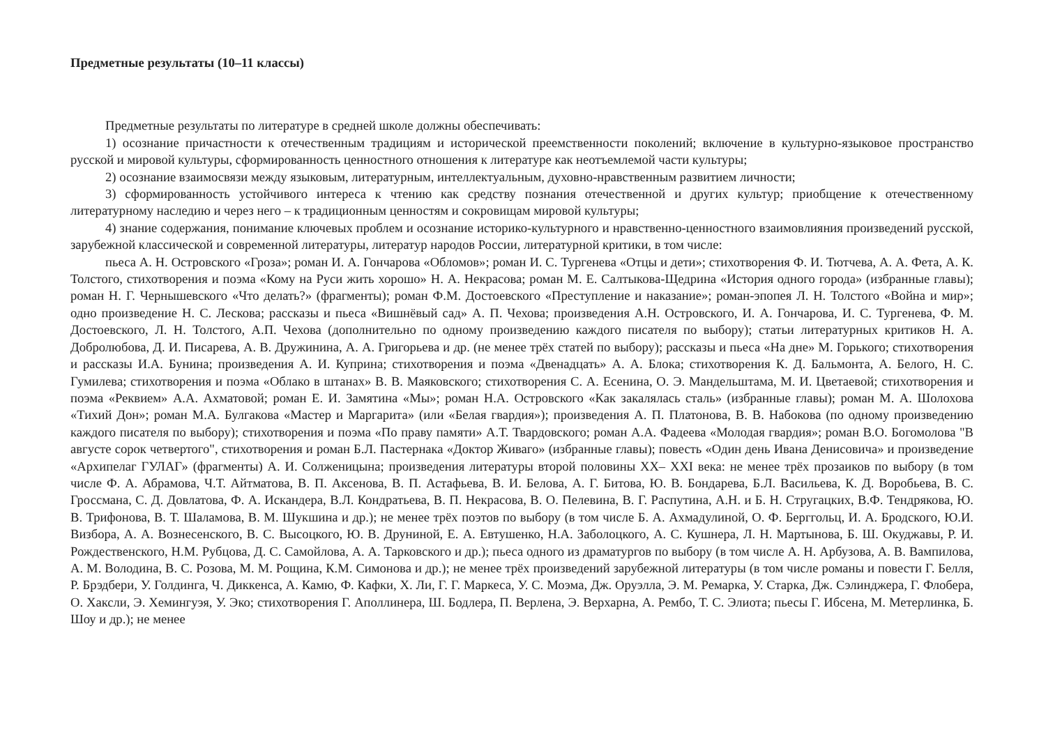Предметные результаты (10–11 классы)
Предметные результаты по литературе в средней школе должны обеспечивать:
1) осознание причастности к отечественным традициям и исторической преемственности поколений; включение в культурно-языковое пространство русской и мировой культуры, сформированность ценностного отношения к литературе как неотъемлемой части культуры;
2) осознание взаимосвязи между языковым, литературным, интеллектуальным, духовно-нравственным развитием личности;
3) сформированность устойчивого интереса к чтению как средству познания отечественной и других культур; приобщение к отечественному литературному наследию и через него – к традиционным ценностям и сокровищам мировой культуры;
4) знание содержания, понимание ключевых проблем и осознание историко-культурного и нравственно-ценностного взаимовлияния произведений русской, зарубежной классической и современной литературы, литератур народов России, литературной критики, в том числе:
пьеса А. Н. Островского «Гроза»; роман И. А. Гончарова «Обломов»; роман И. С. Тургенева «Отцы и дети»; стихотворения Ф. И. Тютчева, А. А. Фета, А. К. Толстого, стихотворения и поэма «Кому на Руси жить хорошо» Н. А. Некрасова; роман М. Е. Салтыкова-Щедрина «История одного города» (избранные главы); роман Н. Г. Чернышевского «Что делать?» (фрагменты); роман Ф.М. Достоевского «Преступление и наказание»; роман-эпопея Л. Н. Толстого «Война и мир»; одно произведение Н. С. Лескова; рассказы и пьеса «Вишнёвый сад» А. П. Чехова; произведения А.Н. Островского, И. А. Гончарова, И. С. Тургенева, Ф. М. Достоевского, Л. Н. Толстого, А.П. Чехова (дополнительно по одному произведению каждого писателя по выбору); статьи литературных критиков Н. А. Добролюбова, Д. И. Писарева, А. В. Дружинина, А. А. Григорьева и др. (не менее трёх статей по выбору); рассказы и пьеса «На дне» М. Горького; стихотворения и рассказы И.А. Бунина; произведения А. И. Куприна; стихотворения и поэма «Двенадцать» А. А. Блока; стихотворения К. Д. Бальмонта, А. Белого, Н. С. Гумилева; стихотворения и поэма «Облако в штанах» В. В. Маяковского; стихотворения С. А. Есенина, О. Э. Мандельштама, М. И. Цветаевой; стихотворения и поэма «Реквием» А.А. Ахматовой; роман Е. И. Замятина «Мы»; роман Н.А. Островского «Как закалялась сталь» (избранные главы); роман М. А. Шолохова «Тихий Дон»; роман М.А. Булгакова «Мастер и Маргарита» (или «Белая гвардия»); произведения А. П. Платонова, В. В. Набокова (по одному произведению каждого писателя по выбору); стихотворения и поэма «По праву памяти» А.Т. Твардовского; роман А.А. Фадеева «Молодая гвардия»; роман В.О. Богомолова "В августе сорок четвертого", стихотворения и роман Б.Л. Пастернака «Доктор Живаго» (избранные главы); повесть «Один день Ивана Денисовича» и произведение «Архипелаг ГУЛАГ» (фрагменты) А. И. Солженицына; произведения литературы второй половины XX– XXI века: не менее трёх прозаиков по выбору (в том числе Ф. А. Абрамова, Ч.Т. Айтматова, В. П. Аксенова, В. П. Астафьева, В. И. Белова, А. Г. Битова, Ю. В. Бондарева, Б.Л. Васильева, К. Д. Воробьева, В. С. Гроссмана, С. Д. Довлатова, Ф. А. Искандера, В.Л. Кондратьева, В. П. Некрасова, В. О. Пелевина, В. Г. Распутина, А.Н. и Б. Н. Стругацких, В.Ф. Тендрякова, Ю. В. Трифонова, В. Т. Шаламова, В. М. Шукшина и др.); не менее трёх поэтов по выбору (в том числе Б. А. Ахмадулиной, О. Ф. Берггольц, И. А. Бродского, Ю.И. Визбора, А. А. Вознесенского, В. С. Высоцкого, Ю. В. Друниной, Е. А. Евтушенко, Н.А. Заболоцкого, А. С. Кушнера, Л. Н. Мартынова, Б. Ш. Окуджавы, Р. И. Рождественского, Н.М. Рубцова, Д. С. Самойлова, А. А. Тарковского и др.); пьеса одного из драматургов по выбору (в том числе А. Н. Арбузова, А. В. Вампилова, А. М. Володина, В. С. Розова, М. М. Рощина, К.М. Симонова и др.); не менее трёх произведений зарубежной литературы (в том числе романы и повести Г. Белля, Р. Брэдбери, У. Голдинга, Ч. Диккенса, А. Камю, Ф. Кафки, Х. Ли, Г. Г. Маркеса, У. С. Моэма, Дж. Оруэлла, Э. М. Ремарка, У. Старка, Дж. Сэлинджера, Г. Флобера, О. Хаксли, Э. Хемингуэя, У. Эко; стихотворения Г. Аполлинера, Ш. Бодлера, П. Верлена, Э. Верхарна, А. Рембо, Т. С. Элиота; пьесы Г. Ибсена, М. Метерлинка, Б. Шоу и др.); не менее